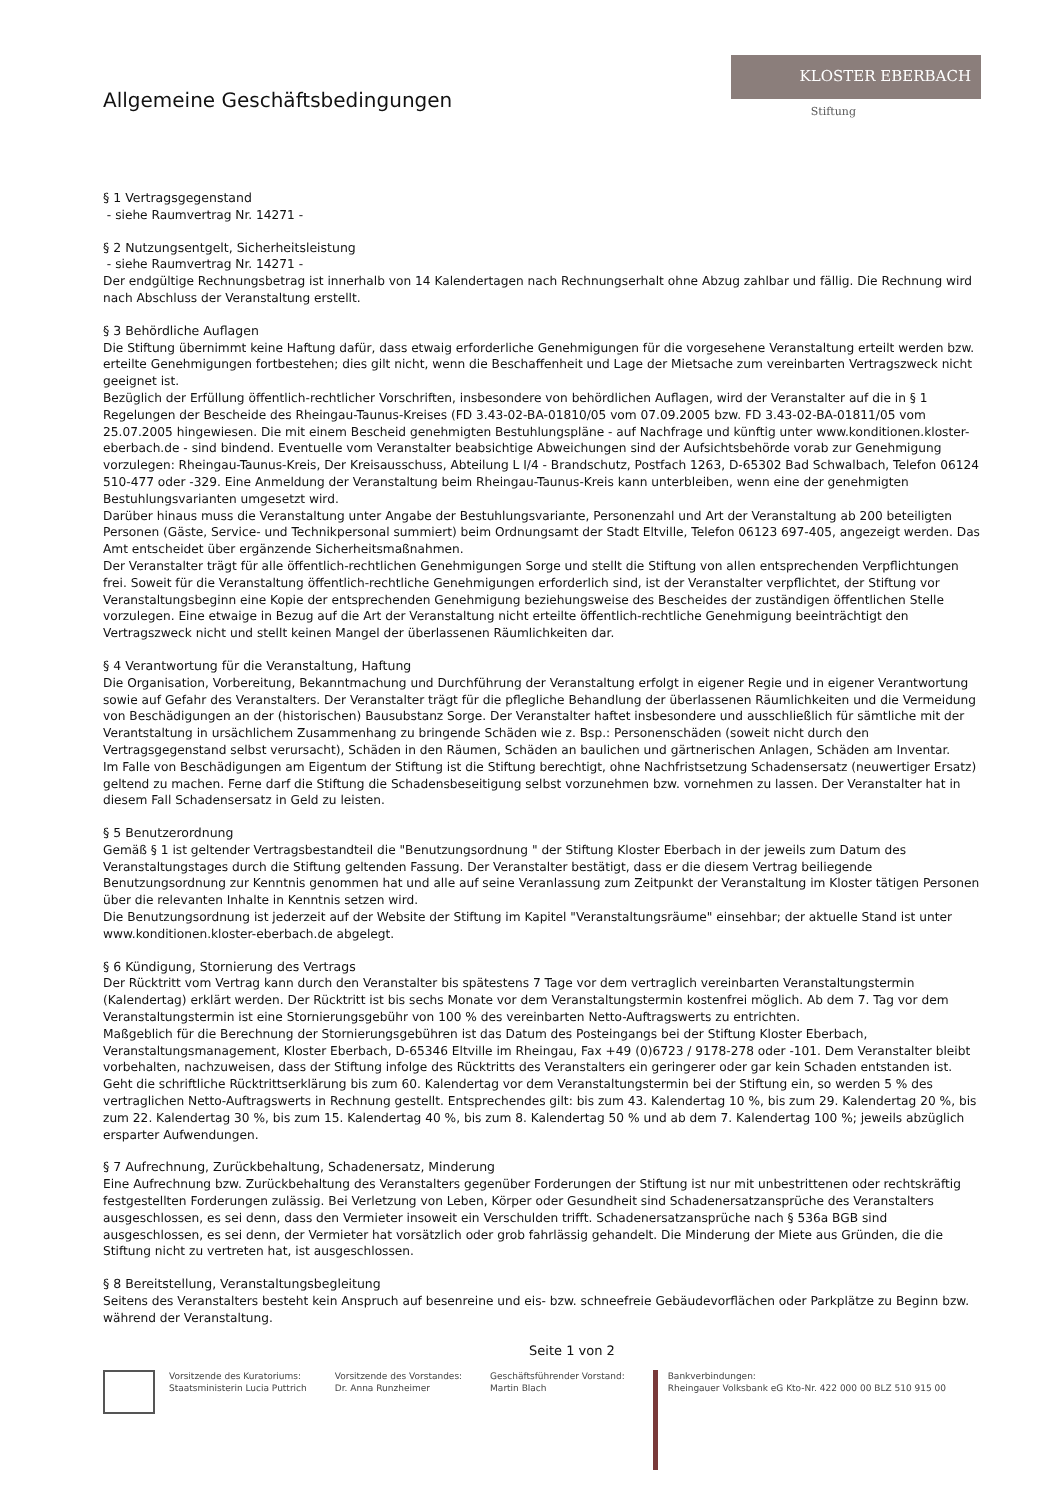Allgemeine Geschäftsbedingungen
KLOSTER EBERBACH
Stiftung
§ 1 Vertragsgegenstand
- siehe Raumvertrag Nr. 14271 -
§ 2 Nutzungsentgelt, Sicherheitsleistung
- siehe Raumvertrag Nr. 14271 -
Der endgültige Rechnungsbetrag ist innerhalb von 14 Kalendertagen nach Rechnungserhalt ohne Abzug zahlbar und fällig. Die Rechnung wird nach Abschluss der Veranstaltung erstellt.
§ 3 Behördliche Auflagen
Die Stiftung übernimmt keine Haftung dafür, dass etwaig erforderliche Genehmigungen für die vorgesehene Veranstaltung erteilt werden bzw. erteilte Genehmigungen fortbestehen; dies gilt nicht, wenn die Beschaffenheit und Lage der Mietsache zum vereinbarten Vertragszweck nicht geeignet ist.
Bezüglich der Erfüllung öffentlich-rechtlicher Vorschriften, insbesondere von behördlichen Auflagen, wird der Veranstalter auf die in § 1 Regelungen der Bescheide des Rheingau-Taunus-Kreises (FD 3.43-02-BA-01810/05 vom 07.09.2005 bzw. FD 3.43-02-BA-01811/05 vom 25.07.2005 hingewiesen. Die mit einem Bescheid genehmigten Bestuhlungspläne - auf Nachfrage und künftig unter www.konditionen.kloster-eberbach.de - sind bindend. Eventuelle vom Veranstalter beabsichtige Abweichungen sind der Aufsichtsbehörde vorab zur Genehmigung vorzulegen: Rheingau-Taunus-Kreis, Der Kreisausschuss, Abteilung L I/4 - Brandschutz, Postfach 1263, D-65302 Bad Schwalbach, Telefon 06124 510-477 oder -329. Eine Anmeldung der Veranstaltung beim Rheingau-Taunus-Kreis kann unterbleiben, wenn eine der genehmigten Bestuhlungsvarianten umgesetzt wird.
Darüber hinaus muss die Veranstaltung unter Angabe der Bestuhlungsvariante, Personenzahl und Art der Veranstaltung ab 200 beteiligten Personen (Gäste, Service- und Technikpersonal summiert) beim Ordnungsamt der Stadt Eltville, Telefon 06123 697-405, angezeigt werden. Das Amt entscheidet über ergänzende Sicherheitsmaßnahmen.
Der Veranstalter trägt für alle öffentlich-rechtlichen Genehmigungen Sorge und stellt die Stiftung von allen entsprechenden Verpflichtungen frei. Soweit für die Veranstaltung öffentlich-rechtliche Genehmigungen erforderlich sind, ist der Veranstalter verpflichtet, der Stiftung vor Veranstaltungsbeginn eine Kopie der entsprechenden Genehmigung beziehungsweise des Bescheides der zuständigen öffentlichen Stelle vorzulegen. Eine etwaige in Bezug auf die Art der Veranstaltung nicht erteilte öffentlich-rechtliche Genehmigung beeinträchtigt den Vertragszweck nicht und stellt keinen Mangel der überlassenen Räumlichkeiten dar.
§ 4 Verantwortung für die Veranstaltung, Haftung
Die Organisation, Vorbereitung, Bekanntmachung und Durchführung der Veranstaltung erfolgt in eigener Regie und in eigener Verantwortung sowie auf Gefahr des Veranstalters. Der Veranstalter trägt für die pflegliche Behandlung der überlassenen Räumlichkeiten und die Vermeidung von Beschädigungen an der (historischen) Bausubstanz Sorge. Der Veranstalter haftet insbesondere und ausschließlich für sämtliche mit der Verantstaltung in ursächlichem Zusammenhang zu bringende Schäden wie z. Bsp.: Personenschäden (soweit nicht durch den Vertragsgegenstand selbst verursacht), Schäden in den Räumen, Schäden an baulichen und gärtnerischen Anlagen, Schäden am Inventar.
Im Falle von Beschädigungen am Eigentum der Stiftung ist die Stiftung berechtigt, ohne Nachfristsetzung Schadensersatz (neuwertiger Ersatz) geltend zu machen. Ferne darf die Stiftung die Schadensbeseitigung selbst vorzunehmen bzw. vornehmen zu lassen. Der Veranstalter hat in diesem Fall Schadensersatz in Geld zu leisten.
§ 5 Benutzerordnung
Gemäß § 1 ist geltender Vertragsbestandteil die "Benutzungsordnung " der Stiftung Kloster Eberbach in der jeweils zum Datum des Veranstaltungstages durch die Stiftung geltenden Fassung. Der Veranstalter bestätigt, dass er die diesem Vertrag beiliegende Benutzungsordnung zur Kenntnis genommen hat und alle auf seine Veranlassung zum Zeitpunkt der Veranstaltung im Kloster tätigen Personen über die relevanten Inhalte in Kenntnis setzen wird.
Die Benutzungsordnung ist jederzeit auf der Website der Stiftung im Kapitel "Veranstaltungsräume" einsehbar; der aktuelle Stand ist unter www.konditionen.kloster-eberbach.de abgelegt.
§ 6 Kündigung, Stornierung des Vertrags
Der Rücktritt vom Vertrag kann durch den Veranstalter bis spätestens 7 Tage vor dem vertraglich vereinbarten Veranstaltungstermin (Kalendertag) erklärt werden. Der Rücktritt ist bis sechs Monate vor dem Veranstaltungstermin kostenfrei möglich. Ab dem 7. Tag vor dem Veranstaltungstermin ist eine Stornierungsgebühr von 100 % des vereinbarten Netto-Auftragswerts zu entrichten.
Maßgeblich für die Berechnung der Stornierungsgebühren ist das Datum des Posteingangs bei der Stiftung Kloster Eberbach, Veranstaltungsmanagement, Kloster Eberbach, D-65346 Eltville im Rheingau, Fax +49 (0)6723 / 9178-278 oder -101. Dem Veranstalter bleibt vorbehalten, nachzuweisen, dass der Stiftung infolge des Rücktritts des Veranstalters ein geringerer oder gar kein Schaden entstanden ist. Geht die schriftliche Rücktrittserklärung bis zum 60. Kalendertag vor dem Veranstaltungstermin bei der Stiftung ein, so werden 5 % des vertraglichen Netto-Auftragswerts in Rechnung gestellt. Entsprechendes gilt: bis zum 43. Kalendertag 10 %, bis zum 29. Kalendertag 20 %, bis zum 22. Kalendertag 30 %, bis zum 15. Kalendertag 40 %, bis zum 8. Kalendertag 50 % und ab dem 7. Kalendertag 100 %; jeweils abzüglich ersparter Aufwendungen.
§ 7 Aufrechnung, Zurückbehaltung, Schadenersatz, Minderung
Eine Aufrechnung bzw. Zurückbehaltung des Veranstalters gegenüber Forderungen der Stiftung ist nur mit unbestrittenen oder rechtskräftig festgestellten Forderungen zulässig. Bei Verletzung von Leben, Körper oder Gesundheit sind Schadenersatzansprüche des Veranstalters ausgeschlossen, es sei denn, dass den Vermieter insoweit ein Verschulden trifft. Schadenersatzansprüche nach § 536a BGB sind ausgeschlossen, es sei denn, der Vermieter hat vorsätzlich oder grob fahrlässig gehandelt. Die Minderung der Miete aus Gründen, die die Stiftung nicht zu vertreten hat, ist ausgeschlossen.
§ 8 Bereitstellung, Veranstaltungsbegleitung
Seitens des Veranstalters besteht kein Anspruch auf besenreine und eis- bzw. schneefreie Gebäudevorflächen oder Parkplätze zu Beginn bzw. während der Veranstaltung.
Seite 1 von 2
Vorsitzende des Kuratoriums:
Staatsministerin Lucia Puttrich
Vorsitzende des Vorstandes:
Dr. Anna Runzheimer
Geschäftsführender Vorstand:
Martin Blach
Bankverbindungen:
Rheingauer Volksbank eG Kto-Nr. 422 000 00 BLZ 510 915 00